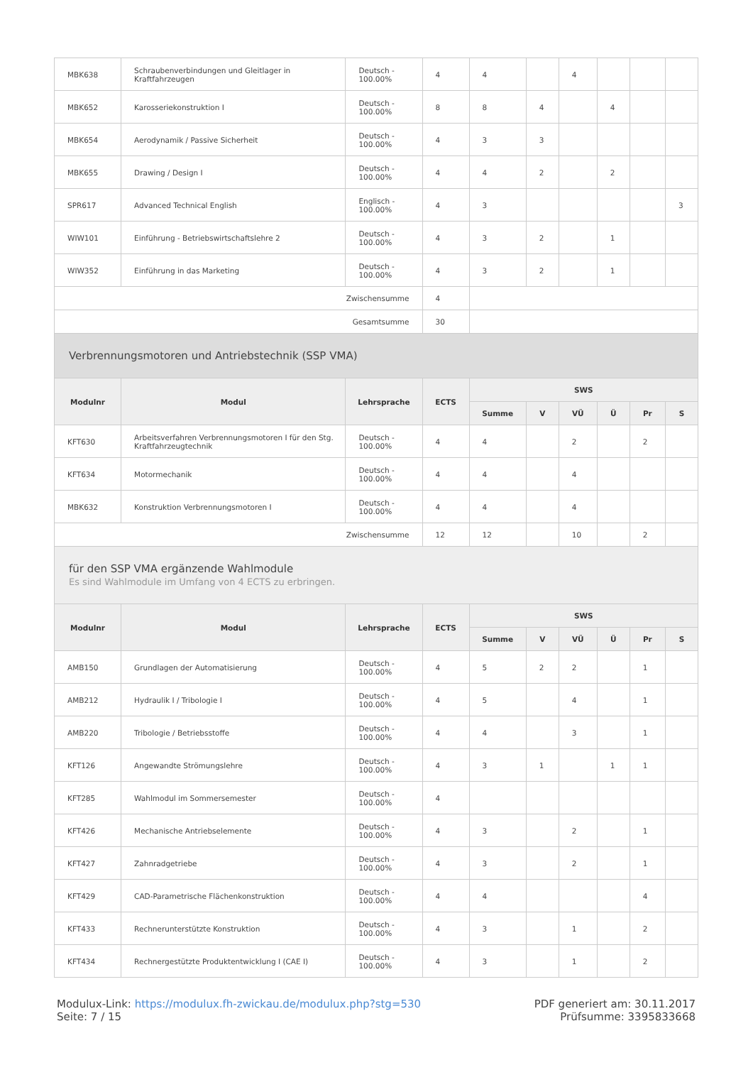| MBK638 | Schraubenverbindungen und Gleitlager in Kraftfahrzeugen | Deutsch - 100.00% | 4 | 4 | | 4 | | | |
| MBK652 | Karosseriekonstruktion I | Deutsch - 100.00% | 8 | 8 | 4 | | 4 | | |
| MBK654 | Aerodynamik / Passive Sicherheit | Deutsch - 100.00% | 4 | 3 | 3 | | | | |
| MBK655 | Drawing / Design I | Deutsch - 100.00% | 4 | 4 | 2 | | 2 | | |
| SPR617 | Advanced Technical English | Englisch - 100.00% | 4 | 3 | | | | | 3 |
| WIW101 | Einführung - Betriebswirtschaftslehre 2 | Deutsch - 100.00% | 4 | 3 | 2 | | 1 | | |
| WIW352 | Einführung in das Marketing | Deutsch - 100.00% | 4 | 3 | 2 | | 1 | | |
| Zwischensumme | | | 4 | | | | | | |
| Gesamtsumme | | | 30 | | | | | | |
| Verbrennungsmotoren und Antriebstechnik (SSP VMA) | | | | | | | | | |
| Modulnr | Modul | Lehrsprache | ECTS | SWS | | | | | |
| | | | | Summe | V | VÜ | Ü | Pr | S |
| KFT630 | Arbeitsverfahren Verbrennungsmotoren I für den Stg. Kraftfahrzeugtechnik | Deutsch - 100.00% | 4 | 4 | | 2 | | 2 | |
| KFT634 | Motormechanik | Deutsch - 100.00% | 4 | 4 | | 4 | | | |
| MBK632 | Konstruktion Verbrennungsmotoren I | Deutsch - 100.00% | 4 | 4 | | 4 | | | |
| Zwischensumme | | | 12 | 12 | | 10 | | 2 | |
| für den SSP VMA ergänzende Wahlmodule Es sind Wahlmodule im Umfang von 4 ECTS zu erbringen. | | | | | | | | | |
| Modulnr | Modul | Lehrsprache | ECTS | SWS | | | | | |
| | | | | Summe | V | VÜ | Ü | Pr | S |
| AMB150 | Grundlagen der Automatisierung | Deutsch - 100.00% | 4 | 5 | 2 | 2 | | 1 | |
| AMB212 | Hydraulik I / Tribologie I | Deutsch - 100.00% | 4 | 5 | | 4 | | 1 | |
| AMB220 | Tribologie / Betriebsstoffe | Deutsch - 100.00% | 4 | 4 | | 3 | | 1 | |
| KFT126 | Angewandte Strömungslehre | Deutsch - 100.00% | 4 | 3 | 1 | | 1 | 1 | |
| KFT285 | Wahlmodul im Sommersemester | Deutsch - 100.00% | 4 | | | | | | |
| KFT426 | Mechanische Antriebselemente | Deutsch - 100.00% | 4 | 3 | | 2 | | 1 | |
| KFT427 | Zahnradgetriebe | Deutsch - 100.00% | 4 | 3 | | 2 | | 1 | |
| KFT429 | CAD-Parametrische Flächenkonstruktion | Deutsch - 100.00% | 4 | 4 | | | | 4 | |
| KFT433 | Rechnerunterstützte Konstruktion | Deutsch - 100.00% | 4 | 3 | | 1 | | 2 | |
| KFT434 | Rechnergestützte Produktentwicklung I (CAE I) | Deutsch - 100.00% | 4 | 3 | | 1 | | 2 | |
Modulux-Link: https://modulux.fh-zwickau.de/modulux.php?stg=530
Seite: 7 / 15
PDF generiert am: 30.11.2017
Prüfsumme: 3395833668